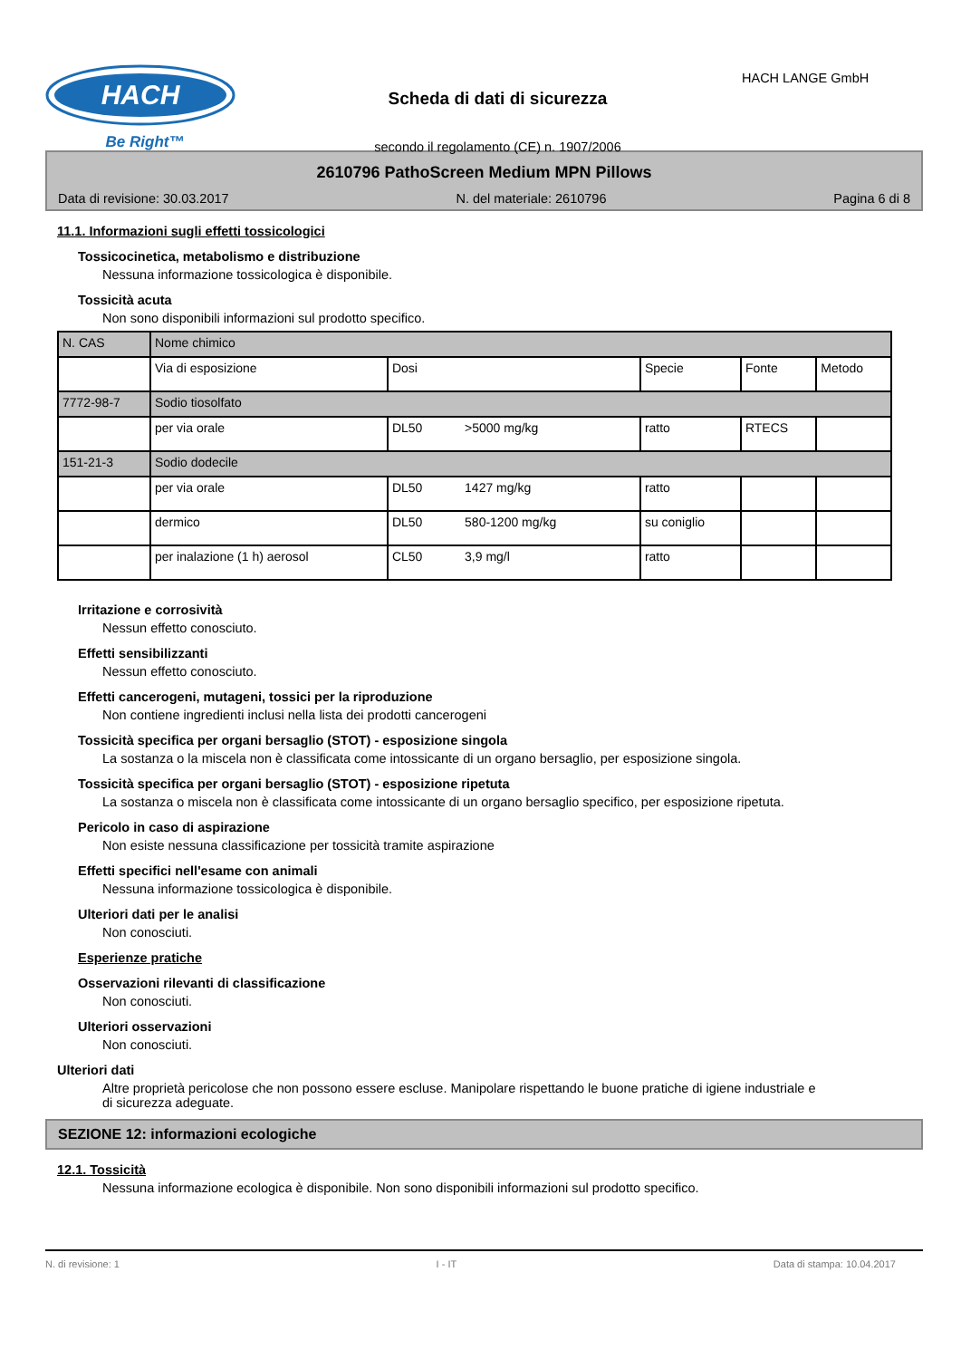HACH
Be Right™
Scheda di dati di sicurezza
secondo il regolamento (CE) n. 1907/2006
HACH LANGE GmbH
2610796 PathoScreen Medium MPN Pillows
Data di revisione: 30.03.2017 N. del materiale: 2610796 Pagina 6 di 8
11.1. Informazioni sugli effetti tossicologici
Tossicocinetica, metabolismo e distribuzione
Nessuna informazione tossicologica è disponibile.
Tossicità acuta
Non sono disponibili informazioni sul prodotto specifico.
| N. CAS | Nome chimico | | | | |
| | Via di esposizione | Dosi | Specie | Fonte | Metodo |
| 7772-98-7 | Sodio tiosolfato | | | | |
| | per via orale | DL50 >5000 mg/kg | ratto | RTECS | |
| 151-21-3 | Sodio dodecile | | | | |
| | per via orale | DL50 1427 mg/kg | ratto | | |
| | dermico | DL50 580-1200 mg/kg | su coniglio | | |
| | per inalazione (1 h) aerosol | CL50 3,9 mg/l | ratto | | |
Irritazione e corrosività
Nessun effetto conosciuto.
Effetti sensibilizzanti
Nessun effetto conosciuto.
Effetti cancerogeni, mutageni, tossici per la riproduzione
Non contiene ingredienti inclusi nella lista dei prodotti cancerogeni
Tossicità specifica per organi bersaglio (STOT) - esposizione singola
La sostanza o la miscela non è classificata come intossicante di un organo bersaglio, per esposizione singola.
Tossicità specifica per organi bersaglio (STOT) - esposizione ripetuta
La sostanza o miscela non è classificata come intossicante di un organo bersaglio specifico, per esposizione ripetuta.
Pericolo in caso di aspirazione
Non esiste nessuna classificazione per tossicità tramite aspirazione
Effetti specifici nell'esame con animali
Nessuna informazione tossicologica è disponibile.
Ulteriori dati per le analisi
Non conosciuti.
Esperienze pratiche
Osservazioni rilevanti di classificazione
Non conosciuti.
Ulteriori osservazioni
Non conosciuti.
Ulteriori dati
Altre proprietà pericolose che non possono essere escluse. Manipolare rispettando le buone pratiche di igiene industriale e di sicurezza adeguate.
SEZIONE 12: informazioni ecologiche
12.1. Tossicità
Nessuna informazione ecologica è disponibile. Non sono disponibili informazioni sul prodotto specifico.
N. di revisione: 1 I - IT Data di stampa: 10.04.2017